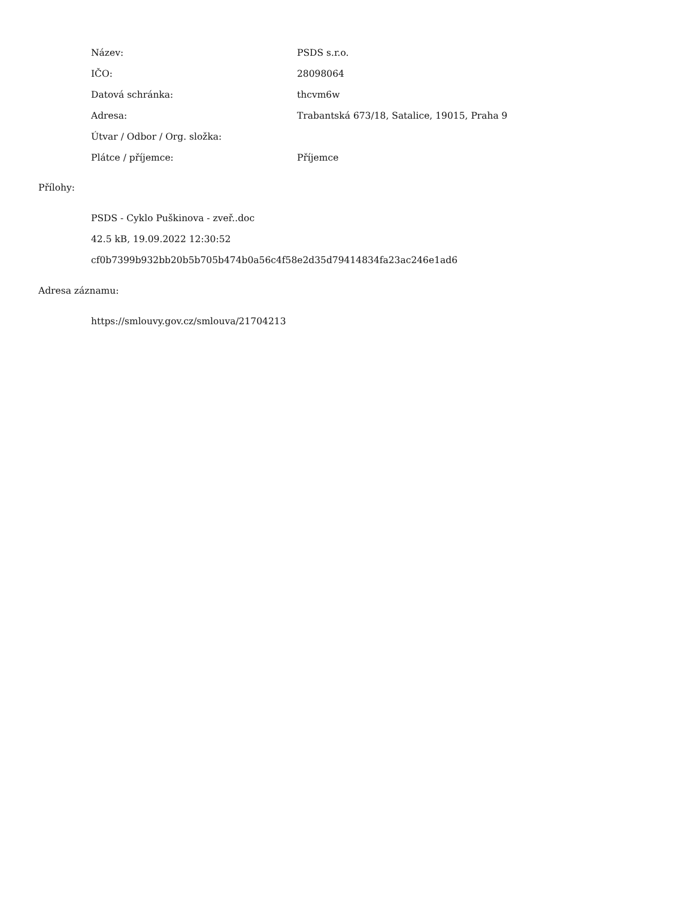| Název: | PSDS s.r.o. |
| IČO: | 28098064 |
| Datová schránka: | thcvm6w |
| Adresa: | Trabantská 673/18, Satalice, 19015, Praha 9 |
| Útvar / Odbor / Org. složka: | |
| Plátce / příjemce: | Příjemce |
Přílohy:
PSDS - Cyklo Puškinova - zveř..doc
42.5 kB, 19.09.2022 12:30:52
cf0b7399b932bb20b5b705b474b0a56c4f58e2d35d79414834fa23ac246e1ad6
Adresa záznamu:
https://smlouvy.gov.cz/smlouva/21704213